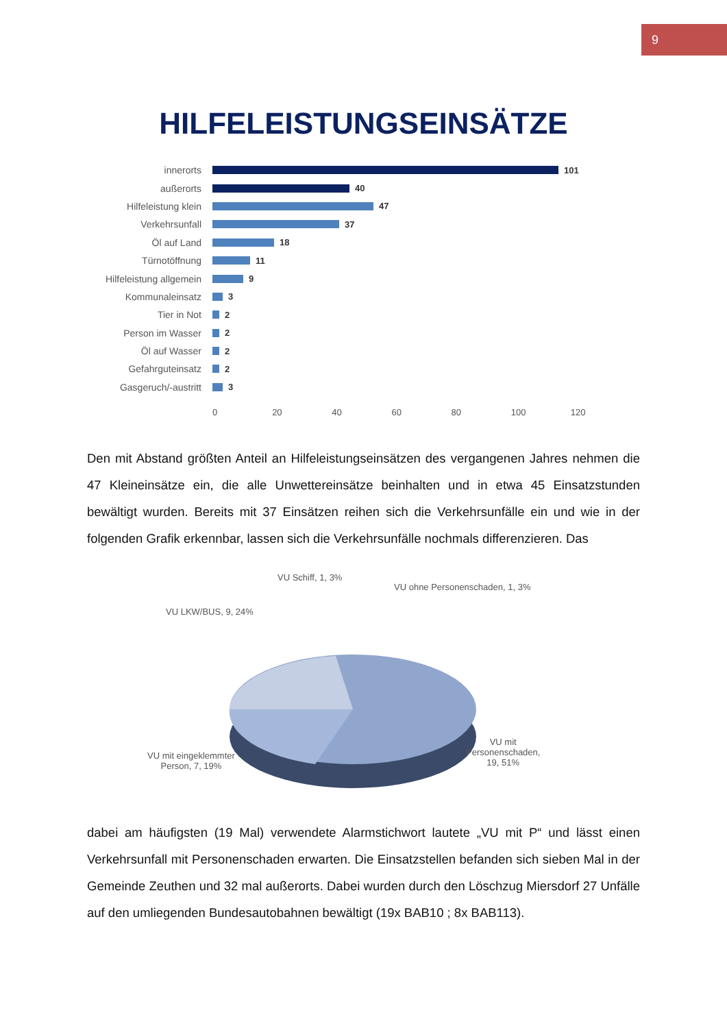9
HILFELEISTUNGSEINSÄTZE
innerorts 101
außerorts 40
Hilfeleistung klein 47
Verkehrsunfall 37
Öl auf Land 18
Türnotöffnung 11
Hilfeleistung allgemein
9
Kommunaleinsatz 3
Tier in Not 2
Person im Wasser 2
Öl auf Wasser 2
Gefahrguteinsatz 2
Gasgeruch/-austritt 3
0 20 40 60 80 100 120
Den mit Abstand größten Anteil an Hilfeleistungseinsätzen des vergangenen Jahres nehmen die 47 Kleineinsätze ein, die alle Unwettereinsätze beinhalten und in etwa 45 Einsatzstunden bewältigt wurden. Bereits mit 37 Einsätzen reihen sich die Verkehrsunfälle ein und wie in der folgenden Grafik erkennbar, lassen sich die Verkehrsunfälle nochmals differenzieren. Das
VU Schiff, 1, 3%
VU ohne Personenschaden, 1, 3%
VU LKW/BUS, 9, 24%
VU mit eingeklemmter
Person, 7, 19%
VU mit
Personenschaden,
19, 51%
dabei am häufigsten (19 Mal) verwendete Alarmstichwort lautete „VU mit P“ und lässt einen Verkehrsunfall mit Personenschaden erwarten. Die Einsatzstellen befanden sich sieben Mal in der Gemeinde Zeuthen und 32 mal außerorts. Dabei wurden durch den Löschzug Miersdorf 27 Unfälle auf den umliegenden Bundesautobahnen bewältigt (19x BAB10 ; 8x BAB113).